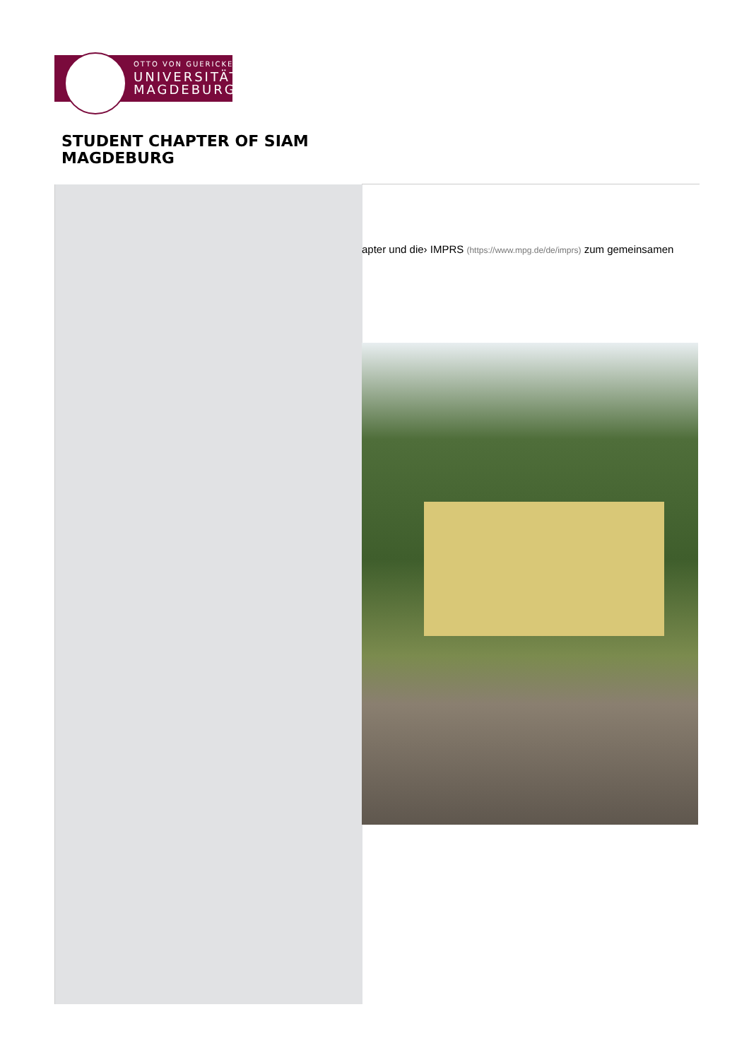OTTO VON GUERICKE
UNIVERSITÄT
MAGDEBURG
STUDENT CHAPTER OF SIAM
MAGDEBURG
apter und die› IMPRS (https://www.mpg.de/de/imprs) zum gemeinsamen